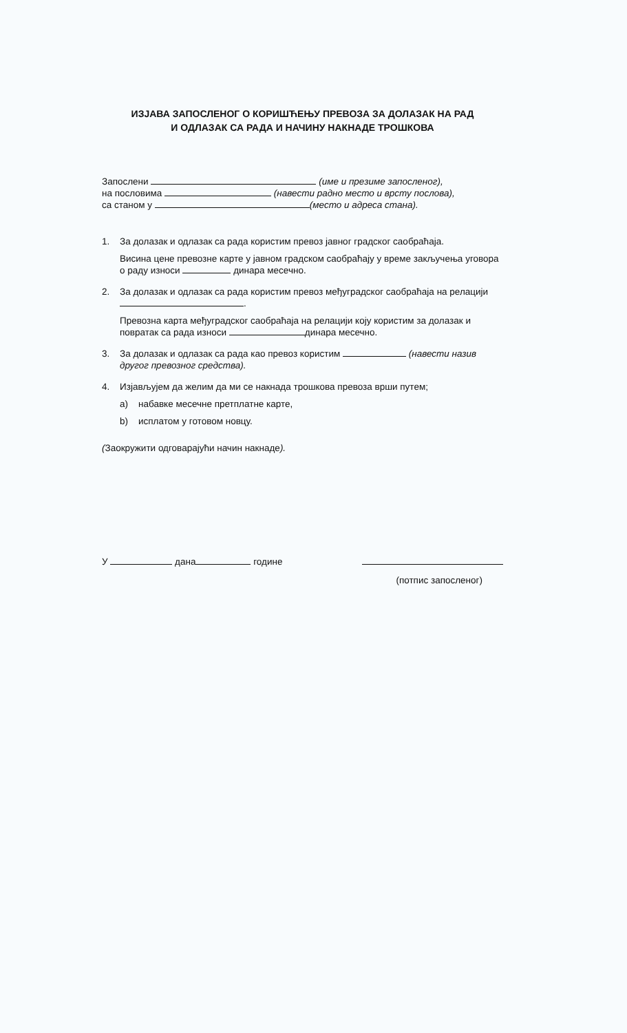ИЗЈАВА ЗАПОСЛЕНОГ О КОРИШЋЕЊУ ПРЕВОЗА ЗА ДОЛАЗАК НА РАД
И ОДЛАЗАК СА РАДА И НАЧИНУ НАКНАДЕ ТРОШКОВА
Запослени (име и презиме запосленог),
на пословима (навести радно место и врсту послова),
са станом у (место и адреса стана).
1. За долазак и одлазак са рада користим превоз јавног градског саобраћаја.
Висина цене превозне карте у јавном градском саобраћају у време закључења уговора о раду износи динара месечно.
2. За долазак и одлазак са рада користим превоз међуградског саобраћаја на релацији .
Превозна карта међуградског саобраћаја на релацији коју користим за долазак и повратак са рада износи динара месечно.
3. За долазак и одлазак са рада као превоз користим (навести назив другог превозног средства).
4. Изјављујем да желим да ми се накнада трошкова превоза врши путем;
a) набавке месечне претплатне карте,
b) исплатом у готовом новцу.
(Заокружити одговарајући начин накнаде).
У дана године
(потпис запосленог)